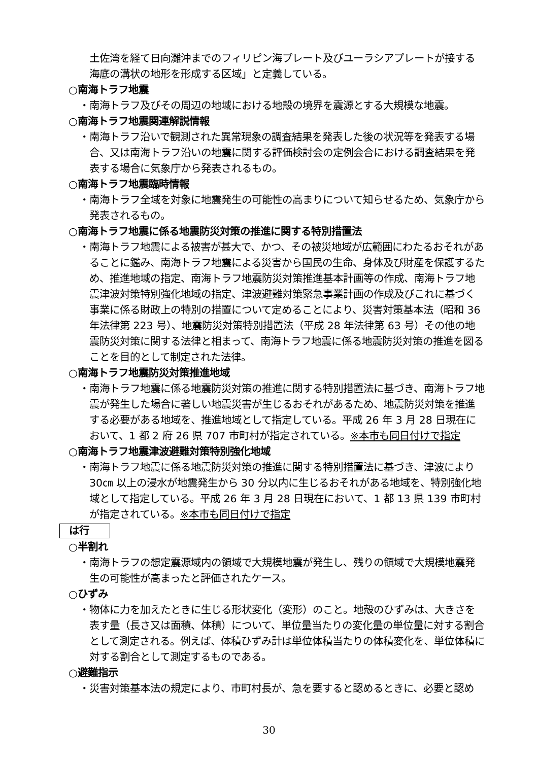土佐湾を経て日向灘沖までのフィリピン海プレート及びユーラシアプレートが接する海底の溝状の地形を形成する区域」と定義している。
○南海トラフ地震
・南海トラフ及びその周辺の地域における地殻の境界を震源とする大規模な地震。
○南海トラフ地震関連解説情報
・南海トラフ沿いで観測された異常現象の調査結果を発表した後の状況等を発表する場合、又は南海トラフ沿いの地震に関する評価検討会の定例会合における調査結果を発表する場合に気象庁から発表されるもの。
○南海トラフ地震臨時情報
・南海トラフ全域を対象に地震発生の可能性の高まりについて知らせるため、気象庁から発表されるもの。
○南海トラフ地震に係る地震防災対策の推進に関する特別措置法
・南海トラフ地震による被害が甚大で、かつ、その被災地域が広範囲にわたるおそれがあることに鑑み、南海トラフ地震による災害から国民の生命、身体及び財産を保護するため、推進地域の指定、南海トラフ地震防災対策推進基本計画等の作成、南海トラフ地震津波対策特別強化地域の指定、津波避難対策緊急事業計画の作成及びこれに基づく事業に係る財政上の特別の措置について定めることにより、災害対策基本法（昭和 36 年法律第 223 号）、地震防災対策特別措置法（平成 28 年法律第 63 号）その他の地震防災対策に関する法律と相まって、南海トラフ地震に係る地震防災対策の推進を図ることを目的として制定された法律。
○南海トラフ地震防災対策推進地域
・南海トラフ地震に係る地震防災対策の推進に関する特別措置法に基づき、南海トラフ地震が発生した場合に著しい地震災害が生じるおそれがあるため、地震防災対策を推進する必要がある地域を、推進地域として指定している。平成 26 年 3 月 28 日現在において、1 都 2 府 26 県 707 市町村が指定されている。※本市も同日付けで指定
○南海トラフ地震津波避難対策特別強化地域
・南海トラフ地震に係る地震防災対策の推進に関する特別措置法に基づき、津波により 30㎝ 以上の浸水が地震発生から 30 分以内に生じるおそれがある地域を、特別強化地域として指定している。平成 26 年 3 月 28 日現在において、1 都 13 県 139 市町村が指定されている。※本市も同日付けで指定
は行
○半割れ
・南海トラフの想定震源域内の領域で大規模地震が発生し、残りの領域で大規模地震発生の可能性が高まったと評価されたケース。
○ひずみ
・物体に力を加えたときに生じる形状変化（変形）のこと。地殻のひずみは、大きさを表す量（長さ又は面積、体積）について、単位量当たりの変化量の単位量に対する割合として測定される。例えば、体積ひずみ計は単位体積当たりの体積変化を、単位体積に対する割合として測定するものである。
○避難指示
・災害対策基本法の規定により、市町村長が、急を要すると認めるときに、必要と認め
30